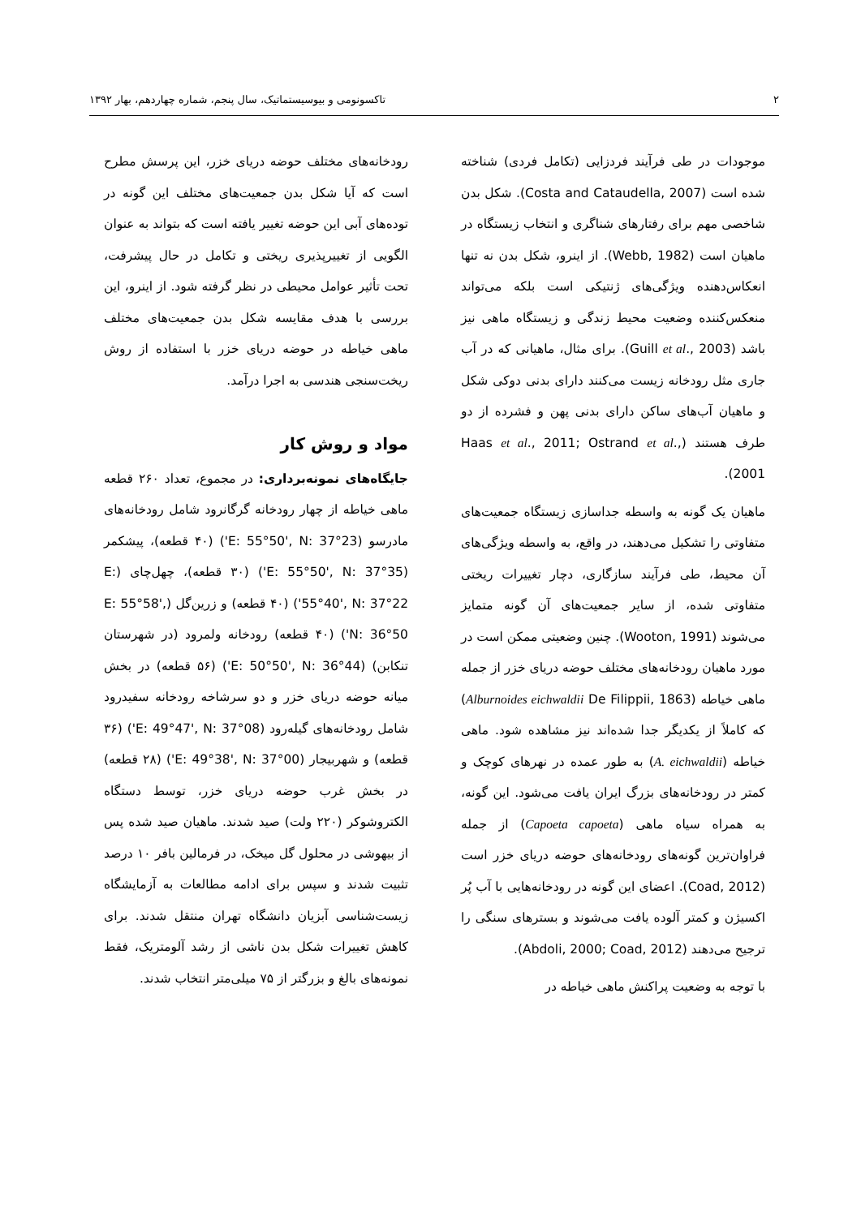۲ تاکسونومی و بیوسیستماتیک، سال پنجم، شماره چهاردهم، بهار ۱۳۹۲
موجودات در طی فرآیند فردزایی (تکامل فردی) شناخته شده است (Costa and Cataudella, 2007). شکل بدن شاخصی مهم برای رفتارهای شناگری و انتخاب زیستگاه در ماهیان است (Webb, 1982). از اینرو، شکل بدن نه تنها انعکاس‌دهنده ویژگی‌های ژنتیکی است بلکه می‌تواند منعکس‌کننده وضعیت محیط زندگی و زیستگاه ماهی نیز باشد (Guill et al., 2003). برای مثال، ماهیانی که در آب جاری مثل رودخانه زیست می‌کنند دارای بدنی دوکی شکل و ماهیان آب‌های ساکن دارای بدنی پهن و فشرده از دو طرف هستند (Haas et al., 2011; Ostrand et al., 2001).
ماهیان یک گونه به واسطه جداسازی زیستگاه جمعیت‌های متفاوتی را تشکیل می‌دهند، در واقع، به واسطه ویژگی‌های آن محیط، طی فرآیند سازگاری، دچار تغییرات ریختی متفاوتی شده، از سایر جمعیت‌های آن گونه متمایز می‌شوند (Wooton, 1991). چنین وضعیتی ممکن است در مورد ماهیان رودخانه‌های مختلف حوضه دریای خزر از جمله ماهی خیاطه (Alburnoides eichwaldii De Filippii, 1863) که کاملاً از یکدیگر جدا شده‌اند نیز مشاهده شود. ماهی خیاطه (A. eichwaldii) به طور عمده در نهرهای کوچک و کمتر در رودخانه‌های بزرگ ایران یافت می‌شود. این گونه، به همراه سیاه ماهی (Capoeta capoeta) از جمله فراوان‌ترین گونه‌های رودخانه‌های حوضه دریای خزر است (Coad, 2012). اعضای این گونه در رودخانه‌هایی با آب پُر اکسیژن و کمتر آلوده یافت می‌شوند و بسترهای سنگی را ترجیح می‌دهند (Abdoli, 2000; Coad, 2012).
با توجه به وضعیت پراکنش ماهی خیاطه در
رودخانه‌های مختلف حوضه دریای خزر، این پرسش مطرح است که آیا شکل بدن جمعیت‌های مختلف این گونه در توده‌های آبی این حوضه تغییر یافته است که بتواند به عنوان الگویی از تغییرپذیری ریختی و تکامل در حال پیشرفت، تحت تأثیر عوامل محیطی در نظر گرفته شود. از اینرو، این بررسی با هدف مقایسه شکل بدن جمعیت‌های مختلف ماهی خیاطه در حوضه دریای خزر با استفاده از روش ریخت‌سنجی هندسی به اجرا درآمد.
مواد و روش کار
جایگاه‌های نمونه‌برداری: در مجموع، تعداد ۲۶۰ قطعه ماهی خیاطه از چهار رودخانه گرگانرود شامل رودخانه‌های مادرسو (E: 55°50', N: 37°23') (۴۰ قطعه)، پیشکمر (E: 55°50', N: 37°35') (۳۰ قطعه)، چهل‌چای (E: 55°40', N: 37°22') (۴۰ قطعه) و زرین‌گل (E: 55°58', N: 36°50') (۴۰ قطعه) رودخانه ولمرود (در شهرستان تنکابن) (E: 50°50', N: 36°44') (۵۶ قطعه) در بخش میانه حوضه دریای خزر و دو سرشاخه رودخانه سفیدرود شامل رودخانه‌های گیله‌رود (E: 49°47', N: 37°08') (۳۶ قطعه) و شهربیجار (E: 49°38', N: 37°00') (۲۸ قطعه) در بخش غرب حوضه دریای خزر، توسط دستگاه الکتروشوکر (۲۲۰ ولت) صید شدند. ماهیان صید شده پس از بیهوشی در محلول گل میخک، در فرمالین بافر ۱۰ درصد تثبیت شدند و سپس برای ادامه مطالعات به آزمایشگاه زیست‌شناسی آبزیان دانشگاه تهران منتقل شدند. برای کاهش تغییرات شکل بدن ناشی از رشد آلومتریک، فقط نمونه‌های بالغ و بزرگتر از ۷۵ میلی‌متر انتخاب شدند.